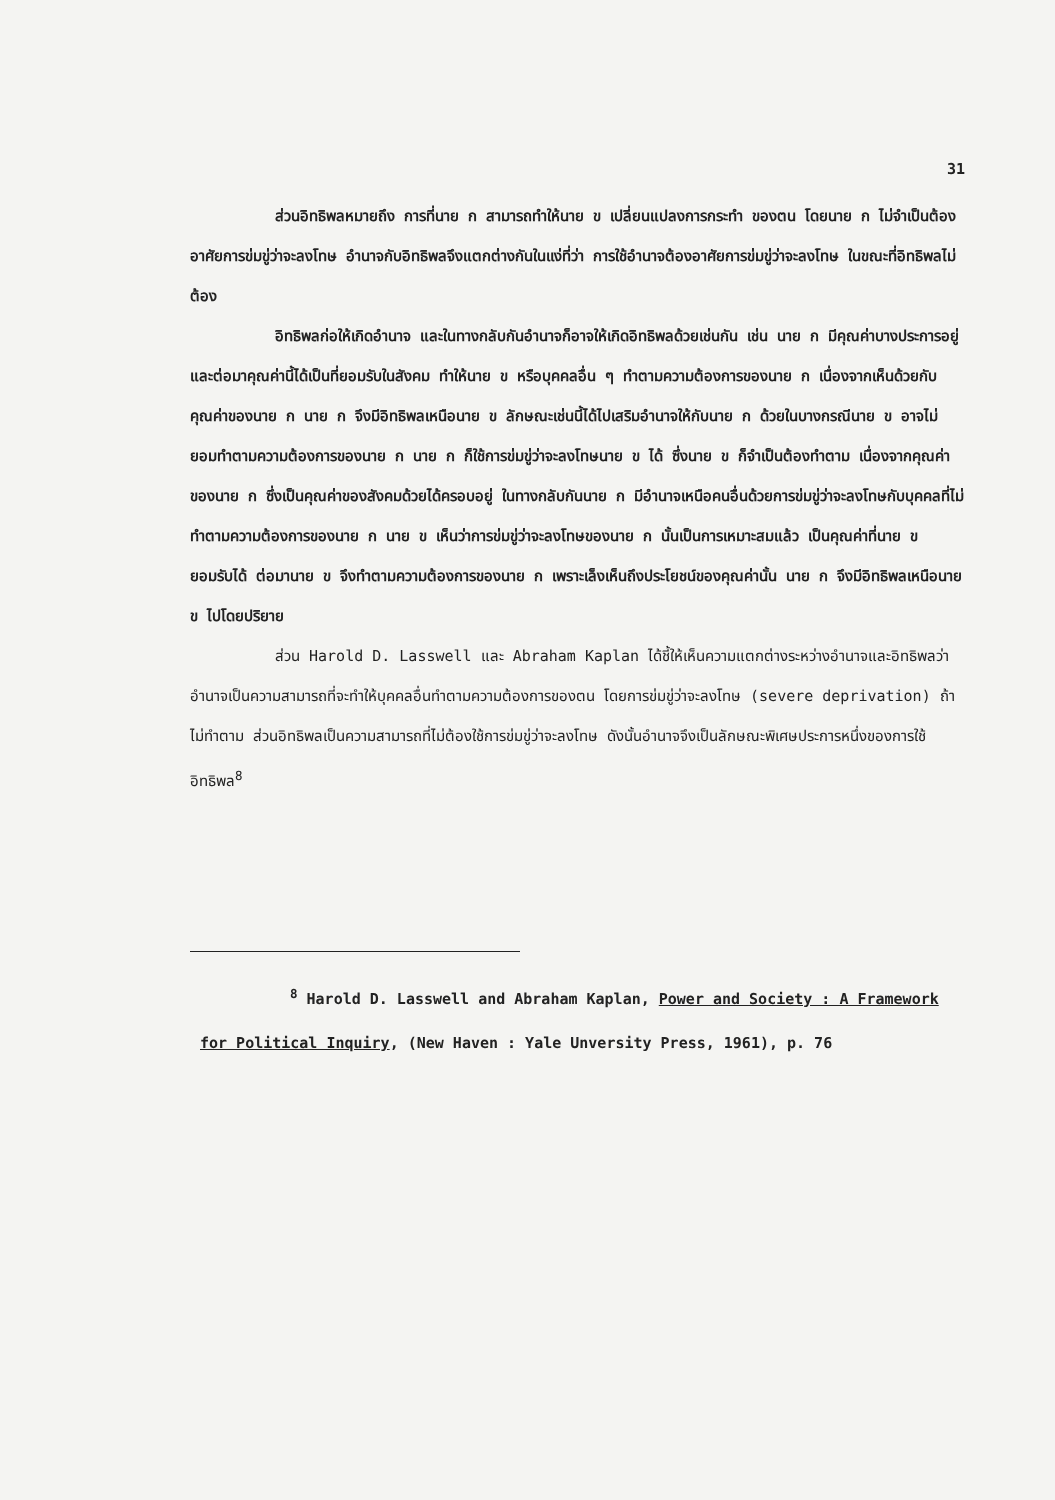31
ส่วนอิทธิพลหมายถึง การที่นาย ก สามารถทำให้นาย ข เปลี่ยนแปลงการกระทำ ของตน โดยนาย ก ไม่จำเป็นต้องอาศัยการข่มขู่ว่าจะลงโทษ อำนาจกับอิทธิพลจึงแตกต่างกันในแง่ที่ว่า การใช้อำนาจต้องอาศัยการข่มขู่ว่าจะลงโทษ ในขณะที่อิทธิพลไม่ต้อง
อิทธิพลก่อให้เกิดอำนาจ และในทางกลับกันอำนาจก็อาจให้เกิดอิทธิพลด้วยเช่นกัน เช่น นาย ก มีคุณค่าบางประการอยู่และต่อมาคุณค่านี้ได้เป็นที่ยอมรับในสังคม ทำให้นาย ข หรือบุคคลอื่น ๆ ทำตามความต้องการของนาย ก เนื่องจากเห็นด้วยกับคุณค่าของนาย ก นาย ก จึงมีอิทธิพลเหนือนาย ข ลักษณะเช่นนี้ได้ไปเสริมอำนาจให้กับนาย ก ด้วยในบางกรณีนาย ข อาจไม่ยอมทำตามความต้องการของนาย ก นาย ก ก็ใช้การข่มขู่ว่าจะลงโทษนาย ข ได้ ซึ่งนาย ข ก็จำเป็นต้องทำตาม เนื่องจากคุณค่าของนาย ก ซึ่งเป็นคุณค่าของสังคมด้วยได้ครอบอยู่ ในทางกลับกันนาย ก มีอำนาจเหนือคนอื่นด้วยการข่มขู่ว่าจะลงโทษกับบุคคลที่ไม่ทำตามความต้องการของนาย ก นาย ข เห็นว่าการข่มขู่ว่าจะลงโทษของนาย ก นั้นเป็นการเหมาะสมแล้ว เป็นคุณค่าที่นาย ข ยอมรับได้ ต่อมานาย ข จึงทำตามความต้องการของนาย ก เพราะเล็งเห็นถึงประโยชน์ของคุณค่านั้น นาย ก จึงมีอิทธิพลเหนือนาย ข ไปโดยปริยาย
ส่วน Harold D. Lasswell และ Abraham Kaplan ได้ชี้ให้เห็นความแตกต่างระหว่างอำนาจและอิทธิพลว่า อำนาจเป็นความสามารถที่จะทำให้บุคคลอื่นทำตามความต้องการของตน โดยการข่มขู่ว่าจะลงโทษ (severe deprivation) ถ้าไม่ทำตาม ส่วนอิทธิพลเป็นความสามารถที่ไม่ต้องใช้การข่มขู่ว่าจะลงโทษ ดังนั้นอำนาจจึงเป็นลักษณะพิเศษประการหนึ่งของการใช้อิทธิพล<sup>8</sup>
<sup>8</sup> Harold D. Lasswell and Abraham Kaplan, Power and Society : A Framework for Political Inquiry, (New Haven : Yale Unversity Press, 1961), p. 76